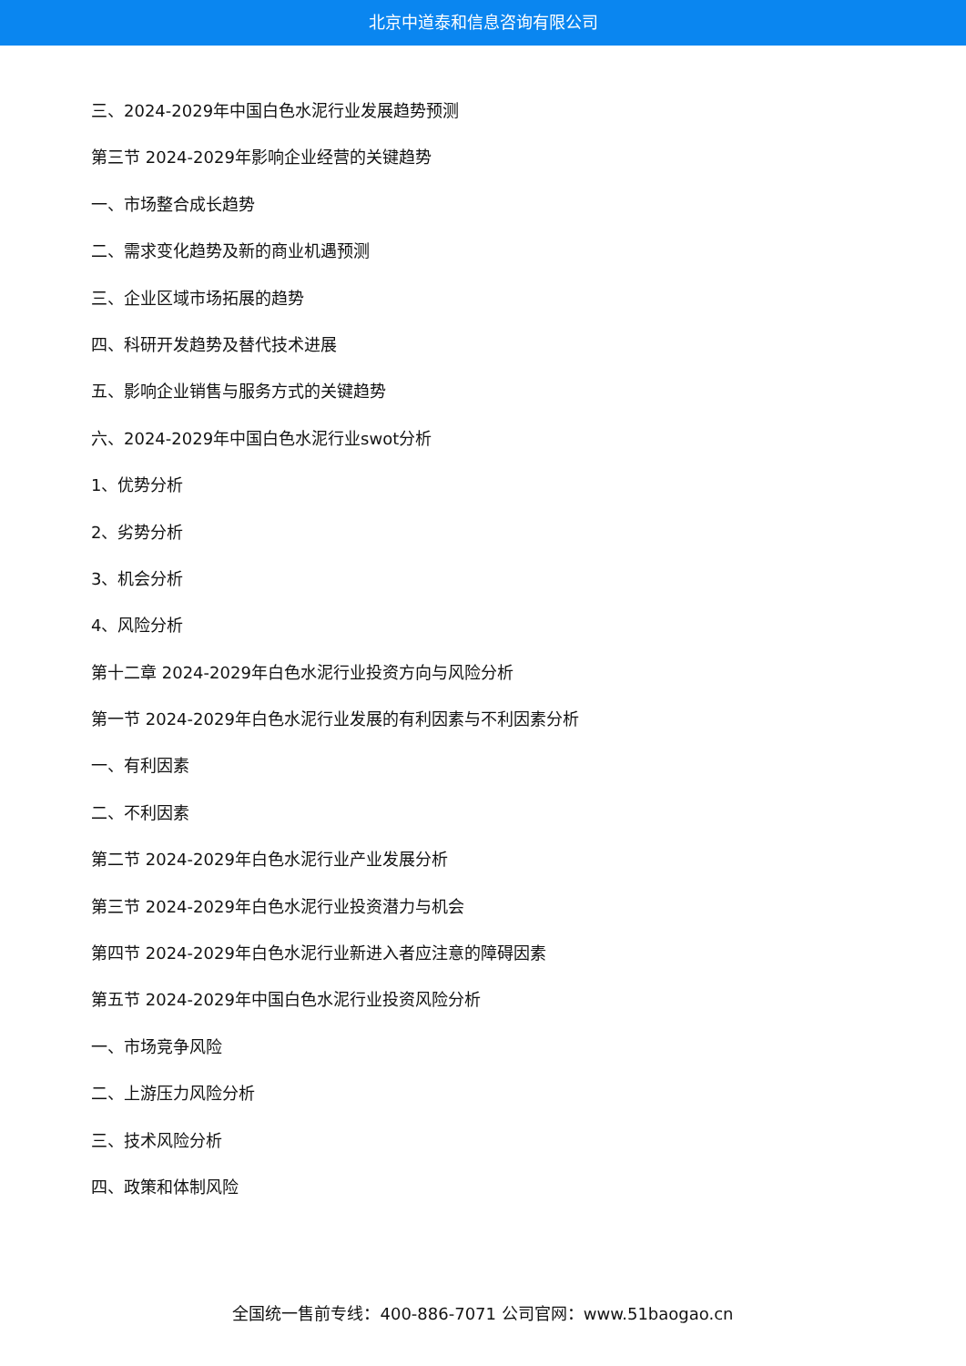北京中道泰和信息咨询有限公司
三、2024-2029年中国白色水泥行业发展趋势预测
第三节 2024-2029年影响企业经营的关键趋势
一、市场整合成长趋势
二、需求变化趋势及新的商业机遇预测
三、企业区域市场拓展的趋势
四、科研开发趋势及替代技术进展
五、影响企业销售与服务方式的关键趋势
六、2024-2029年中国白色水泥行业swot分析
1、优势分析
2、劣势分析
3、机会分析
4、风险分析
第十二章 2024-2029年白色水泥行业投资方向与风险分析
第一节 2024-2029年白色水泥行业发展的有利因素与不利因素分析
一、有利因素
二、不利因素
第二节 2024-2029年白色水泥行业产业发展分析
第三节 2024-2029年白色水泥行业投资潜力与机会
第四节 2024-2029年白色水泥行业新进入者应注意的障碍因素
第五节 2024-2029年中国白色水泥行业投资风险分析
一、市场竞争风险
二、上游压力风险分析
三、技术风险分析
四、政策和体制风险
全国统一售前专线：400-886-7071 公司官网：www.51baogao.cn